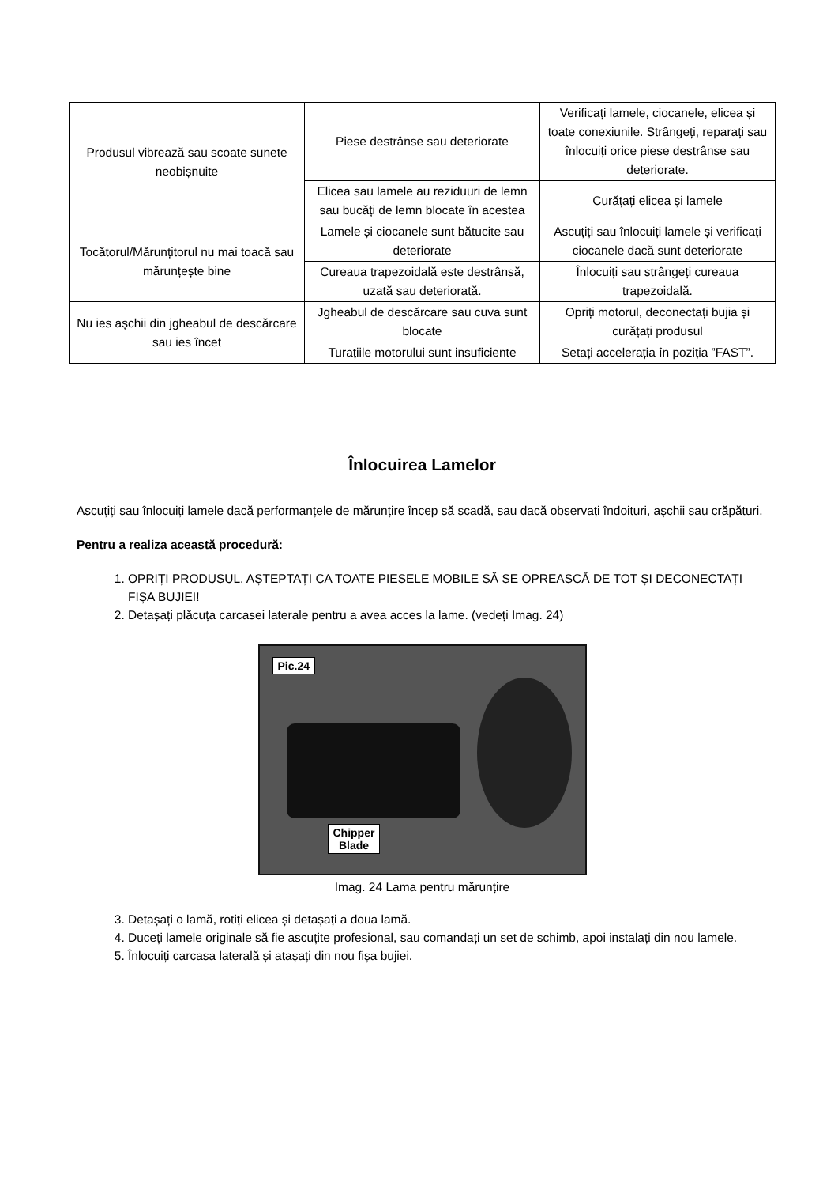| Produsul vibrează sau scoate sunete neobișnuite | Piese destrânse sau deteriorate | Verificați lamele, ciocanele, elicea și toate conexiunile. Strângeți, reparați sau înlocuiți orice piese destrânse sau deteriorate. |
| | Elicea sau lamele au reziduuri de lemn sau bucăți de lemn blocate în acestea | Curățați elicea și lamele |
| Tocătorul/Mărunțitorul nu mai toacă sau mărunțește bine | Lamele și ciocanele sunt bătucite sau deteriorate | Ascuțiți sau înlocuiți lamele și verificați ciocanele dacă sunt deteriorate |
| | Cureaua trapezoidală este destrânsă, uzată sau deteriorată. | Înlocuiți sau strângeți cureaua trapezoidală. |
| Nu ies așchii din jgheabul de descărcare sau ies încet | Jgheabul de descărcare sau cuva sunt blocate | Opriți motorul, deconectați bujia și curățați produsul |
| | Turațiile motorului sunt insuficiente | Setați accelerația în poziția ”FAST”. |
Înlocuirea Lamelor
Ascuțiți sau înlocuiți lamele dacă performanțele de mărunțire încep să scadă, sau dacă observați îndoituri, așchii sau crăpături.
Pentru a realiza această procedură:
1. OPRIȚI PRODUSUL, AȘTEPTAȚI CA TOATE PIESELE MOBILE SĂ SE OPREASCĂ DE TOT ȘI DECONECTAȚI FIȘA BUJIEI!
2. Detașați plăcuța carcasei laterale pentru a avea acces la lame. (vedeți Imag. 24)
Pic.24
Chipper
Blade
Imag. 24 Lama pentru mărunțire
3. Detașați o lamă, rotiți elicea și detașați a doua lamă.
4. Duceți lamele originale să fie ascuțite profesional, sau comandați un set de schimb, apoi instalați din nou lamele.
5. Înlocuiți carcasa laterală și atașați din nou fișa bujiei.